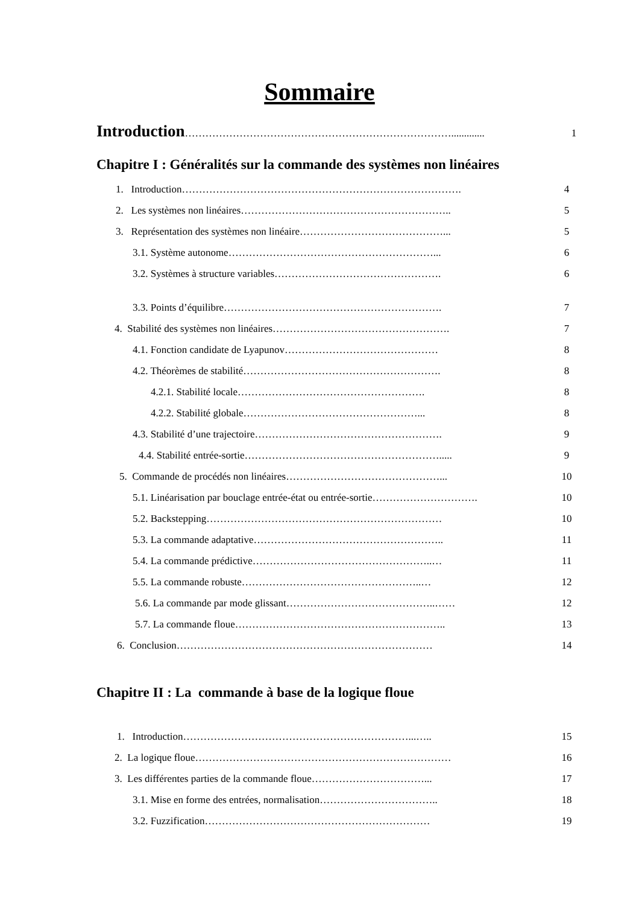Sommaire
Introduction……………………………………………………………………............. 1
Chapitre I : Généralités sur la commande des systèmes non linéaires
1. Introduction………………………………………………………………………. 4
2. Les systèmes non linéaires…………………………………………………….. 5
3. Représentation des systèmes non linéaire……………………………………... 5
3.1. Système autonome……………………………………………………... 6
3.2. Systèmes à structure variables…………………………………………. 6
3.3. Points d’équilibre………………………………………………………. 7
4. Stabilité des systèmes non linéaires……………………………………………. 7
4.1. Fonction candidate de Lyapunov……………………………………… 8
4.2. Théorèmes de stabilité…………………………………………………. 8
4.2.1. Stabilité locale………………………………………………. 8
4.2.2. Stabilité globale……………………………………………... 8
4.3. Stabilité d’une trajectoire………………………………………………. 9
4.4. Stabilité entrée-sortie…………………………………………………..... 9
5. Commande de procédés non linéaires………………………………………... 10
5.1. Linéarisation par bouclage entrée-état ou entrée-sortie…………………………. 10
5.2. Backstepping…………………………………………………………… 10
5.3. La commande adaptative……………………………………………….. 11
5.4. La commande prédictive……………………………………………..… 11
5.5. La commande robuste……………………………………………..… 12
5.6. La commande par mode glissant……………………………………..…… 12
5.7. La commande floue…………………………………………………….. 13
6. Conclusion………………………………………………………………… 14
Chapitre II : La commande à base de la logique floue
1. Introduction…………………………………………………………...….. 15
2. La logique floue………………………………………………………………… 16
3. Les différentes parties de la commande floue……………………………... 17
3.1. Mise en forme des entrées, normalisation…………………………….. 18
3.2. Fuzzification………………………………………………………… 19